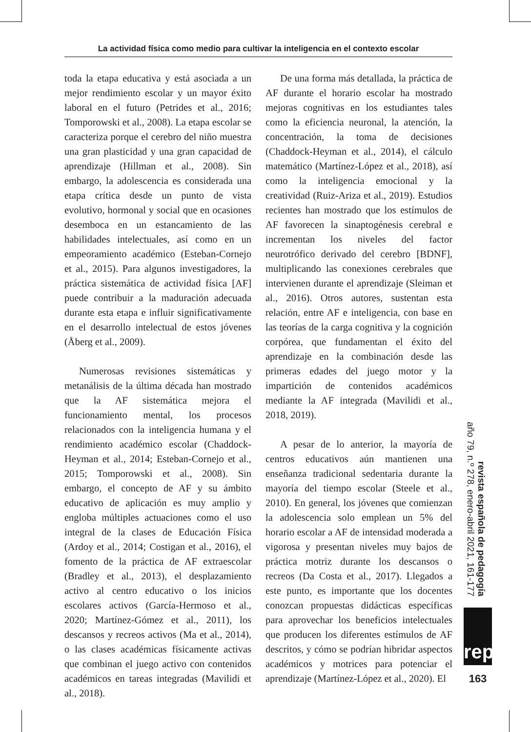La actividad física como medio para cultivar la inteligencia en el contexto escolar
toda la etapa educativa y está asociada a un mejor rendimiento escolar y un mayor éxito laboral en el futuro (Petrides et al., 2016; Tomporowski et al., 2008). La etapa escolar se caracteriza porque el cerebro del niño muestra una gran plasticidad y una gran capacidad de aprendizaje (Hillman et al., 2008). Sin embargo, la adolescencia es considerada una etapa crítica desde un punto de vista evolutivo, hormonal y social que en ocasiones desemboca en un estancamiento de las habilidades intelectuales, así como en un empeoramiento académico (Esteban-Cornejo et al., 2015). Para algunos investigadores, la práctica sistemática de actividad física [AF] puede contribuir a la maduración adecuada durante esta etapa e influir significativamente en el desarrollo intelectual de estos jóvenes (Åberg et al., 2009).
Numerosas revisiones sistemáticas y metanálisis de la última década han mostrado que la AF sistemática mejora el funcionamiento mental, los procesos relacionados con la inteligencia humana y el rendimiento académico escolar (Chaddock-Heyman et al., 2014; Esteban-Cornejo et al., 2015; Tomporowski et al., 2008). Sin embargo, el concepto de AF y su ámbito educativo de aplicación es muy amplio y engloba múltiples actuaciones como el uso integral de la clases de Educación Física (Ardoy et al., 2014; Costigan et al., 2016), el fomento de la práctica de AF extraescolar (Bradley et al., 2013), el desplazamiento activo al centro educativo o los inicios escolares activos (García-Hermoso et al., 2020; Martínez-Gómez et al., 2011), los descansos y recreos activos (Ma et al., 2014), o las clases académicas físicamente activas que combinan el juego activo con contenidos académicos en tareas integradas (Mavilidi et al., 2018).
De una forma más detallada, la práctica de AF durante el horario escolar ha mostrado mejoras cognitivas en los estudiantes tales como la eficiencia neuronal, la atención, la concentración, la toma de decisiones (Chaddock-Heyman et al., 2014), el cálculo matemático (Martínez-López et al., 2018), así como la inteligencia emocional y la creatividad (Ruiz-Ariza et al., 2019). Estudios recientes han mostrado que los estímulos de AF favorecen la sinaptogénesis cerebral e incrementan los niveles del factor neurotrófico derivado del cerebro [BDNF], multiplicando las conexiones cerebrales que intervienen durante el aprendizaje (Sleiman et al., 2016). Otros autores, sustentan esta relación, entre AF e inteligencia, con base en las teorías de la carga cognitiva y la cognición corpórea, que fundamentan el éxito del aprendizaje en la combinación desde las primeras edades del juego motor y la impartición de contenidos académicos mediante la AF integrada (Mavilidi et al., 2018, 2019).
A pesar de lo anterior, la mayoría de centros educativos aún mantienen una enseñanza tradicional sedentaria durante la mayoría del tiempo escolar (Steele et al., 2010). En general, los jóvenes que comienzan la adolescencia solo emplean un 5% del horario escolar a AF de intensidad moderada a vigorosa y presentan niveles muy bajos de práctica motriz durante los descansos o recreos (Da Costa et al., 2017). Llegados a este punto, es importante que los docentes conozcan propuestas didácticas específicas para aprovechar los beneficios intelectuales que producen los diferentes estímulos de AF descritos, y cómo se podrían hibridar aspectos académicos y motrices para potenciar el aprendizaje (Martínez-López et al., 2020). El
revista española de pedagogía
año 79, n.º 278, enero-abril 2021, 161-177
rep
163